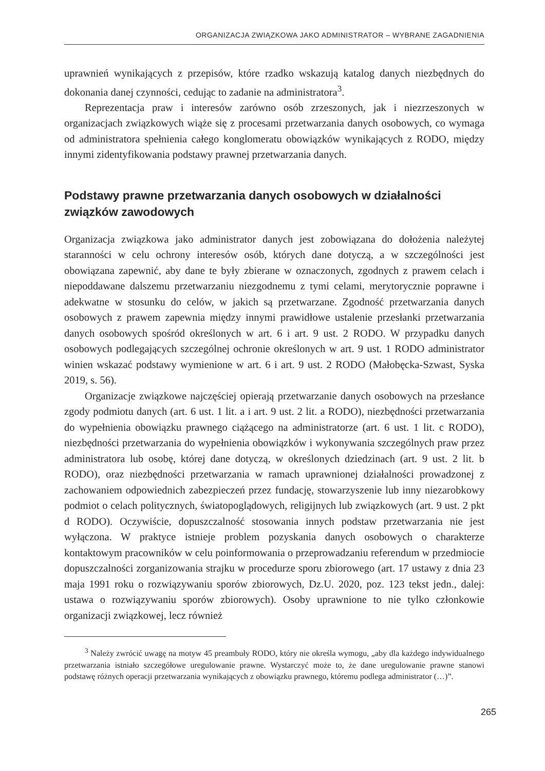ORGANIZACJA ZWIĄZKOWA JAKO ADMINISTRATOR – WYBRANE ZAGADNIENIA
uprawnień wynikających z przepisów, które rzadko wskazują katalog danych niezbędnych do dokonania danej czynności, cedując to zadanie na administratora<sup>3</sup>.
Reprezentacja praw i interesów zarówno osób zrzeszonych, jak i niezrzeszonych w organizacjach związkowych wiąże się z procesami przetwarzania danych osobowych, co wymaga od administratora spełnienia całego konglomeratu obowiązków wynikających z RODO, między innymi zidentyfikowania podstawy prawnej przetwarzania danych.
Podstawy prawne przetwarzania danych osobowych w działalności związków zawodowych
Organizacja związkowa jako administrator danych jest zobowiązana do dołożenia należytej staranności w celu ochrony interesów osób, których dane dotyczą, a w szczególności jest obowiązana zapewnić, aby dane te były zbierane w oznaczonych, zgodnych z prawem celach i niepoddawane dalszemu przetwarzaniu niezgodnemu z tymi celami, merytorycznie poprawne i adekwatne w stosunku do celów, w jakich są przetwarzane. Zgodność przetwarzania danych osobowych z prawem zapewnia między innymi prawidłowe ustalenie przesłanki przetwarzania danych osobowych spośród określonych w art. 6 i art. 9 ust. 2 RODO. W przypadku danych osobowych podlegających szczególnej ochronie określonych w art. 9 ust. 1 RODO administrator winien wskazać podstawy wymienione w art. 6 i art. 9 ust. 2 RODO (Małobęcka-Szwast, Syska 2019, s. 56).
Organizacje związkowe najczęściej opierają przetwarzanie danych osobowych na przesłance zgody podmiotu danych (art. 6 ust. 1 lit. a i art. 9 ust. 2 lit. a RODO), niezbędności przetwarzania do wypełnienia obowiązku prawnego ciążącego na administratorze (art. 6 ust. 1 lit. c RODO), niezbędności przetwarzania do wypełnienia obowiązków i wykonywania szczególnych praw przez administratora lub osobę, której dane dotyczą, w określonych dziedzinach (art. 9 ust. 2 lit. b RODO), oraz niezbędności przetwarzania w ramach uprawnionej działalności prowadzonej z zachowaniem odpowiednich zabezpieczeń przez fundację, stowarzyszenie lub inny niezarobkowy podmiot o celach politycznych, światopoglądowych, religijnych lub związkowych (art. 9 ust. 2 pkt d RODO). Oczywiście, dopuszczalność stosowania innych podstaw przetwarzania nie jest wyłączona. W praktyce istnieje problem pozyskania danych osobowych o charakterze kontaktowym pracowników w celu poinformowania o przeprowadzaniu referendum w przedmiocie dopuszczalności zorganizowania strajku w procedurze sporu zbiorowego (art. 17 ustawy z dnia 23 maja 1991 roku o rozwiązywaniu sporów zbiorowych, Dz.U. 2020, poz. 123 tekst jedn., dalej: ustawa o rozwiązywaniu sporów zbiorowych). Osoby uprawnione to nie tylko członkowie organizacji związkowej, lecz również
<sup>3</sup> Należy zwrócić uwagę na motyw 45 preambuły RODO, który nie określa wymogu, „aby dla każdego indywidualnego przetwarzania istniało szczegółowe uregulowanie prawne. Wystarczyć może to, że dane uregulowanie prawne stanowi podstawę różnych operacji przetwarzania wynikających z obowiązku prawnego, któremu podlega administrator (…)”.
265